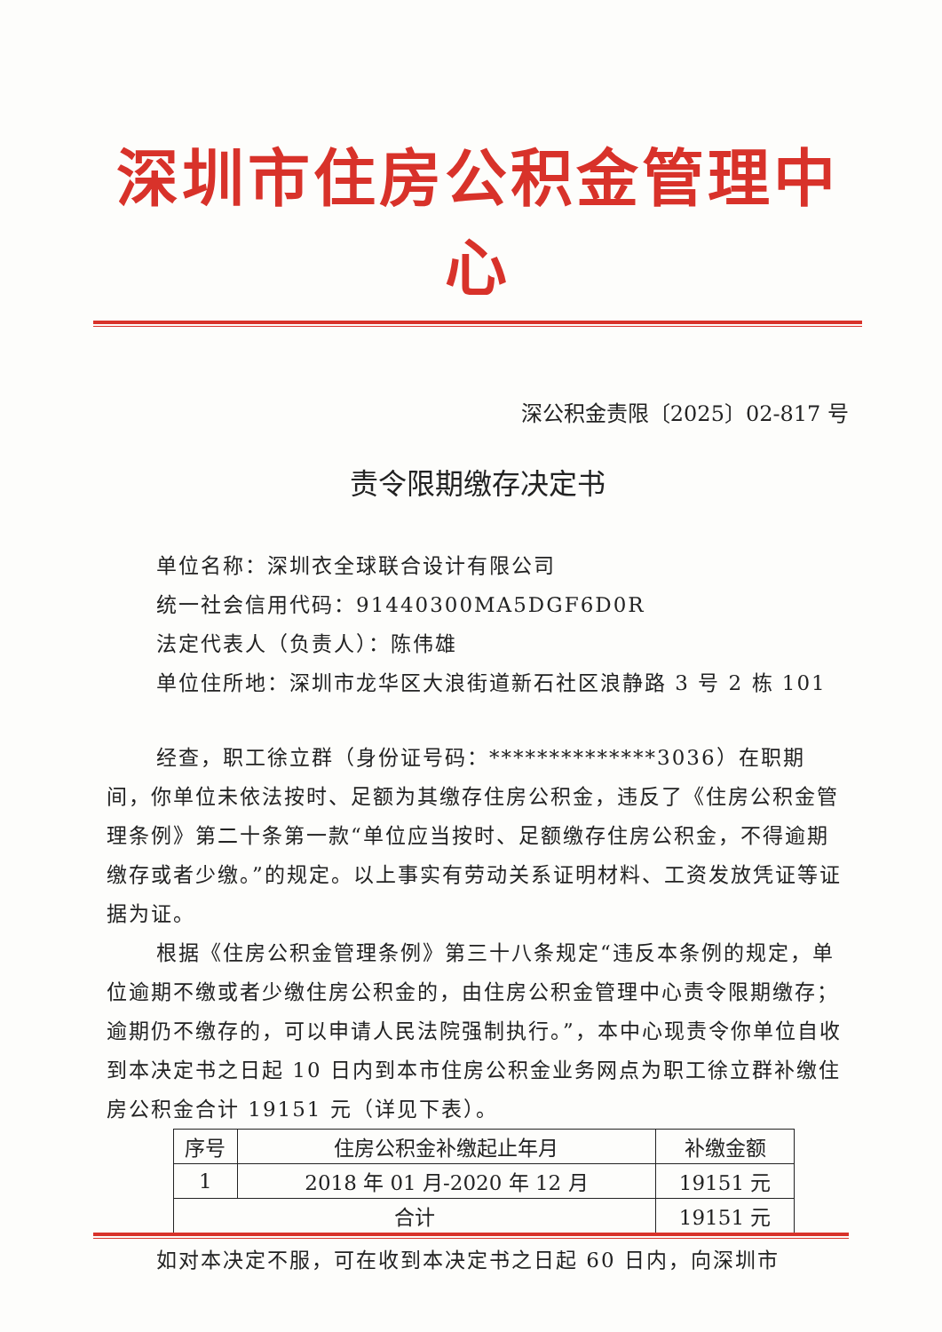深圳市住房公积金管理中心
深公积金责限〔2025〕02-817 号
责令限期缴存决定书
单位名称：深圳衣全球联合设计有限公司
统一社会信用代码：91440300MA5DGF6D0R
法定代表人（负责人）：陈伟雄
单位住所地：深圳市龙华区大浪街道新石社区浪静路 3 号 2 栋 101
经查，职工徐立群（身份证号码：**************3036）在职期间，你单位未依法按时、足额为其缴存住房公积金，违反了《住房公积金管理条例》第二十条第一款“单位应当按时、足额缴存住房公积金，不得逾期缴存或者少缴。”的规定。以上事实有劳动关系证明材料、工资发放凭证等证据为证。
根据《住房公积金管理条例》第三十八条规定“违反本条例的规定，单位逾期不缴或者少缴住房公积金的，由住房公积金管理中心责令限期缴存；逾期仍不缴存的，可以申请人民法院强制执行。”，本中心现责令你单位自收到本决定书之日起 10 日内到本市住房公积金业务网点为职工徐立群补缴住房公积金合计 19151 元（详见下表）。
| 序号 | 住房公积金补缴起止年月 | 补缴金额 |
| --- | --- | --- |
| 1 | 2018 年 01 月-2020 年 12 月 | 19151 元 |
| 合计 | | 19151 元 |
如对本决定不服，可在收到本决定书之日起 60 日内，向深圳市